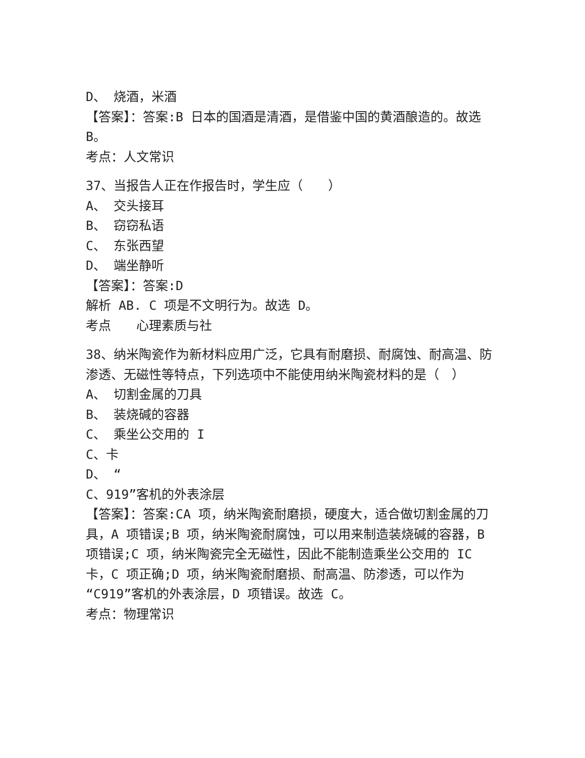D、 烧酒，米酒
【答案】：答案:B 日本的国酒是清酒，是借鉴中国的黄酒酿造的。故选 B。
考点：人文常识
37、当报告人正在作报告时，学生应（　　）
A、 交头接耳
B、 窃窃私语
C、 东张西望
D、 端坐静听
【答案】：答案:D
解析 AB. C 项是不文明行为。故选 D。
考点　　心理素质与社
38、纳米陶瓷作为新材料应用广泛，它具有耐磨损、耐腐蚀、耐高温、防渗透、无磁性等特点，下列选项中不能使用纳米陶瓷材料的是（　）
A、 切割金属的刀具
B、 装烧碱的容器
C、 乘坐公交用的 I
C、卡
D、 “
C、919”客机的外表涂层
【答案】：答案:CA 项，纳米陶瓷耐磨损，硬度大，适合做切割金属的刀具，A 项错误;B 项，纳米陶瓷耐腐蚀，可以用来制造装烧碱的容器，B 项错误;C 项，纳米陶瓷完全无磁性，因此不能制造乘坐公交用的 IC 卡，C 项正确;D 项，纳米陶瓷耐磨损、耐高温、防渗透，可以作为“C919”客机的外表涂层，D 项错误。故选 C。
考点：物理常识